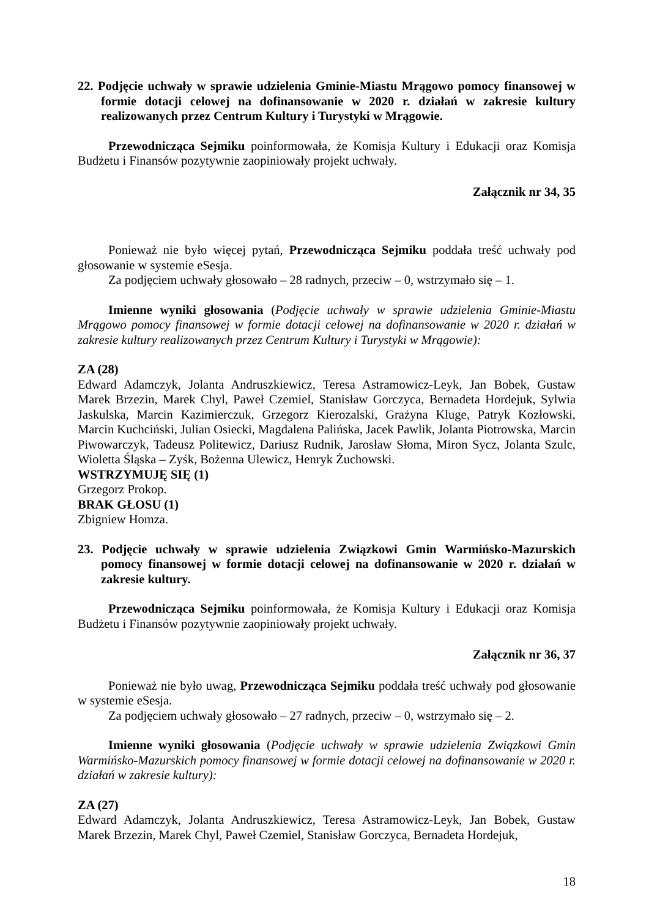22. Podjęcie uchwały w sprawie udzielenia Gminie-Miastu Mrągowo pomocy finansowej w formie dotacji celowej na dofinansowanie w 2020 r. działań w zakresie kultury realizowanych przez Centrum Kultury i Turystyki w Mrągowie.
Przewodnicząca Sejmiku poinformowała, że Komisja Kultury i Edukacji oraz Komisja Budżetu i Finansów pozytywnie zaopiniowały projekt uchwały.
Załącznik nr 34, 35
Ponieważ nie było więcej pytań, Przewodnicząca Sejmiku poddała treść uchwały pod głosowanie w systemie eSesja.
Za podjęciem uchwały głosowało – 28 radnych, przeciw – 0, wstrzymało się – 1.
Imienne wyniki głosowania (Podjęcie uchwały w sprawie udzielenia Gminie-Miastu Mrągowo pomocy finansowej w formie dotacji celowej na dofinansowanie w 2020 r. działań w zakresie kultury realizowanych przez Centrum Kultury i Turystyki w Mrągowie):
ZA (28)
Edward Adamczyk, Jolanta Andruszkiewicz, Teresa Astramowicz-Leyk, Jan Bobek, Gustaw Marek Brzezin, Marek Chyl, Paweł Czemiel, Stanisław Gorczyca, Bernadeta Hordejuk, Sylwia Jaskulska, Marcin Kazimierczuk, Grzegorz Kierozalski, Grażyna Kluge, Patryk Kozłowski, Marcin Kuchciński, Julian Osiecki, Magdalena Palińska, Jacek Pawlik, Jolanta Piotrowska, Marcin Piwowarczyk, Tadeusz Politewicz, Dariusz Rudnik, Jarosław Słoma, Miron Sycz, Jolanta Szulc, Wioletta Śląska – Zyśk, Bożenna Ulewicz, Henryk Żuchowski.
WSTRZYMUJĘ SIĘ (1)
Grzegorz Prokop.
BRAK GŁOSU (1)
Zbigniew Homza.
23. Podjęcie uchwały w sprawie udzielenia Związkowi Gmin Warmińsko-Mazurskich pomocy finansowej w formie dotacji celowej na dofinansowanie w 2020 r. działań w zakresie kultury.
Przewodnicząca Sejmiku poinformowała, że Komisja Kultury i Edukacji oraz Komisja Budżetu i Finansów pozytywnie zaopiniowały projekt uchwały.
Załącznik nr 36, 37
Ponieważ nie było uwag, Przewodnicząca Sejmiku poddała treść uchwały pod głosowanie w systemie eSesja.
Za podjęciem uchwały głosowało – 27 radnych, przeciw – 0, wstrzymało się – 2.
Imienne wyniki głosowania (Podjęcie uchwały w sprawie udzielenia Związkowi Gmin Warmińsko-Mazurskich pomocy finansowej w formie dotacji celowej na dofinansowanie w 2020 r. działań w zakresie kultury):
ZA (27)
Edward Adamczyk, Jolanta Andruszkiewicz, Teresa Astramowicz-Leyk, Jan Bobek, Gustaw Marek Brzezin, Marek Chyl, Paweł Czemiel, Stanisław Gorczyca, Bernadeta Hordejuk,
18